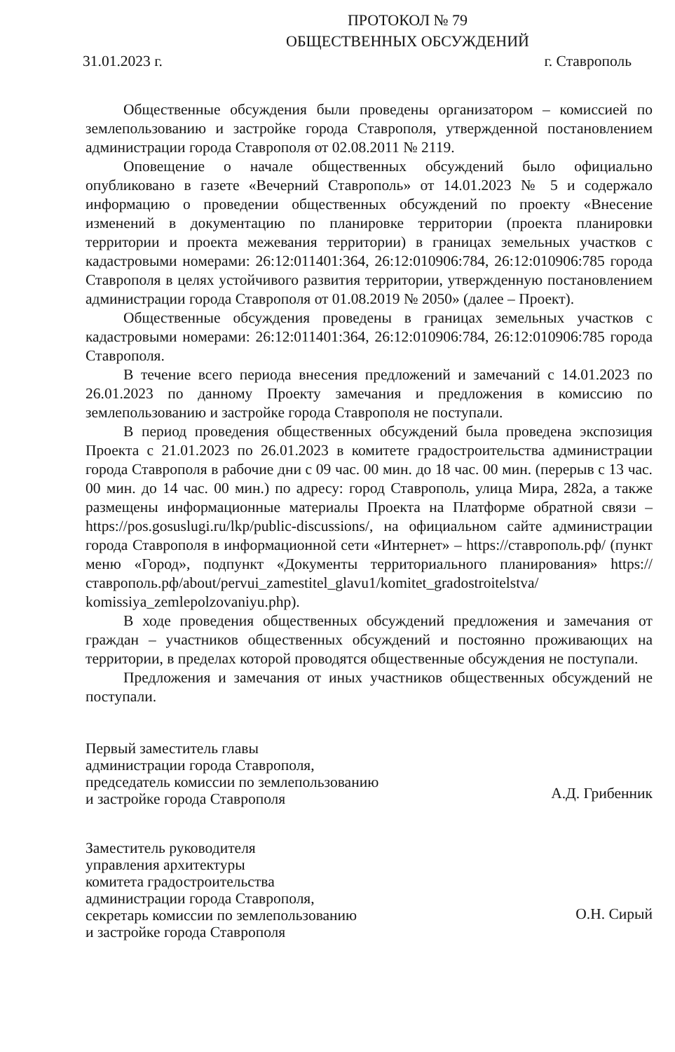ПРОТОКОЛ № 79
ОБЩЕСТВЕННЫХ ОБСУЖДЕНИЙ
31.01.2023 г. г. Ставрополь
Общественные обсуждения были проведены организатором – комиссией по землепользованию и застройке города Ставрополя, утвержденной постановлением администрации города Ставрополя от 02.08.2011 № 2119.
Оповещение о начале общественных обсуждений было официально опубликовано в газете «Вечерний Ставрополь» от 14.01.2023 № 5 и содержало информацию о проведении общественных обсуждений по проекту «Внесение изменений в документацию по планировке территории (проекта планировки территории и проекта межевания территории) в границах земельных участков с кадастровыми номерами: 26:12:011401:364, 26:12:010906:784, 26:12:010906:785 города Ставрополя в целях устойчивого развития территории, утвержденную постановлением администрации города Ставрополя от 01.08.2019 № 2050» (далее – Проект).
Общественные обсуждения проведены в границах земельных участков с кадастровыми номерами: 26:12:011401:364, 26:12:010906:784, 26:12:010906:785 города Ставрополя.
В течение всего периода внесения предложений и замечаний с 14.01.2023 по 26.01.2023 по данному Проекту замечания и предложения в комиссию по землепользованию и застройке города Ставрополя не поступали.
В период проведения общественных обсуждений была проведена экспозиция Проекта с 21.01.2023 по 26.01.2023 в комитете градостроительства администрации города Ставрополя в рабочие дни с 09 час. 00 мин. до 18 час. 00 мин. (перерыв с 13 час. 00 мин. до 14 час. 00 мин.) по адресу: город Ставрополь, улица Мира, 282а, а также размещены информационные материалы Проекта на Платформе обратной связи – https://pos.gosuslugi.ru/lkp/public-discussions/, на официальном сайте администрации города Ставрополя в информационной сети «Интернет» – https://ставрополь.рф/ (пункт меню «Город», подпункт «Документы территориального планирования» https://ставрополь.рф/about/pervui_zamestitel_glavu1/komitet_gradostroitelstva/ komissiya_zemlepolzovaniyu.php).
В ходе проведения общественных обсуждений предложения и замечания от граждан – участников общественных обсуждений и постоянно проживающих на территории, в пределах которой проводятся общественные обсуждения не поступали.
Предложения и замечания от иных участников общественных обсуждений не поступали.
Первый заместитель главы
администрации города Ставрополя,
председатель комиссии по землепользованию
и застройке города Ставрополя
А.Д. Грибенник
Заместитель руководителя
управления архитектуры
комитета градостроительства
администрации города Ставрополя,
секретарь комиссии по землепользованию
и застройке города Ставрополя
О.Н. Сирый